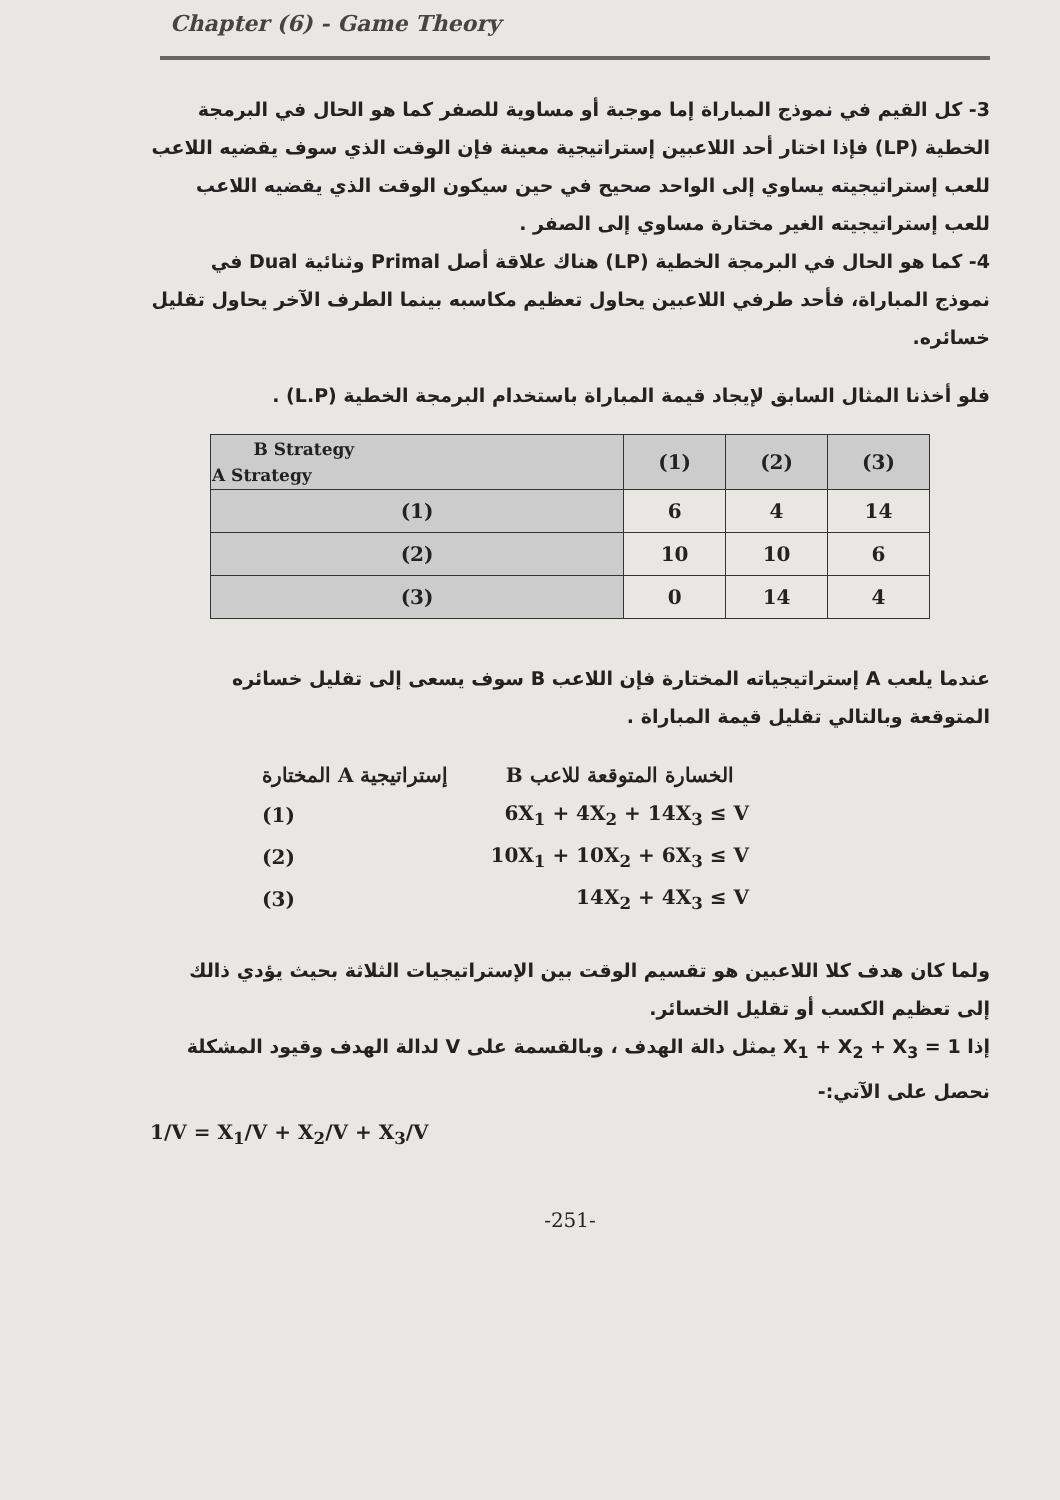Chapter (6) - Game Theory
3- كل القيم في نموذج المباراة إما موجبة أو مساوية للصفر كما هو الحال في البرمجة الخطية (LP) فإذا اختار أحد اللاعبين إستراتيجية معينة فإن الوقت الذي سوف يقضيه اللاعب للعب إستراتيجيته يساوي إلى الواحد صحيح في حين سيكون الوقت الذي يقضيه اللاعب للعب إستراتيجيته الغير مختارة مساوي إلى الصفر .
4- كما هو الحال في البرمجة الخطية (LP) هناك علاقة أصل Primal وثنائية Dual في نموذج المباراة، فأحد طرفي اللاعبين يحاول تعظيم مكاسبه بينما الطرف الآخر يحاول تقليل خسائره.
فلو أخذنا المثال السابق لإيجاد قيمة المباراة باستخدام البرمجة الخطية (L.P) .
| B Strategy A Strategy | (1) | (2) | (3) |
| --- | --- | --- | --- |
| (1) | 6 | 4 | 14 |
| (2) | 10 | 10 | 6 |
| (3) | 0 | 14 | 4 |
عندما يلعب A إستراتيجياته المختارة فإن اللاعب B سوف يسعى إلى تقليل خسائره المتوقعة وبالتالي تقليل قيمة المباراة .
| إستراتيجية A المختارة | الخسارة المتوقعة للاعب B |
| (1) | 6X<sub>1</sub> + 4X<sub>2</sub> + 14X<sub>3</sub> ≤ V |
| (2) | 10X<sub>1</sub> + 10X<sub>2</sub> + 6X<sub>3</sub> ≤ V |
| (3) | 14X<sub>2</sub> + 4X<sub>3</sub> ≤ V |
ولما كان هدف كلا اللاعبين هو تقسيم الوقت بين الإستراتيجيات الثلاثة بحيث يؤدي ذالك إلى تعظيم الكسب أو تقليل الخسائر.
إذا X<sub>1</sub> + X<sub>2</sub> + X<sub>3</sub> = 1 يمثل دالة الهدف ، وبالقسمة على V لدالة الهدف وقيود المشكلة نحصل على الآتي:-
1/V = X<sub>1</sub>/V + X<sub>2</sub>/V + X<sub>3</sub>/V
-251-